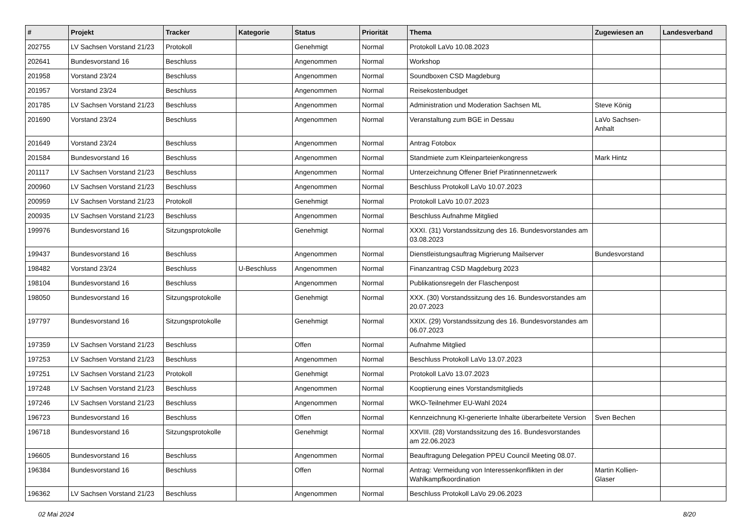| # | Projekt | Tracker | Kategorie | Status | Priorität | Thema | Zugewiesen an | Landesverband |
| --- | --- | --- | --- | --- | --- | --- | --- | --- |
| 202755 | LV Sachsen Vorstand 21/23 | Protokoll | | Genehmigt | Normal | Protokoll LaVo 10.08.2023 | | |
| 202641 | Bundesvorstand 16 | Beschluss | | Angenommen | Normal | Workshop | | |
| 201958 | Vorstand 23/24 | Beschluss | | Angenommen | Normal | Soundboxen CSD Magdeburg | | |
| 201957 | Vorstand 23/24 | Beschluss | | Angenommen | Normal | Reisekostenbudget | | |
| 201785 | LV Sachsen Vorstand 21/23 | Beschluss | | Angenommen | Normal | Administration und Moderation Sachsen ML | Steve König | |
| 201690 | Vorstand 23/24 | Beschluss | | Angenommen | Normal | Veranstaltung zum BGE in Dessau | LaVo Sachsen-Anhalt | |
| 201649 | Vorstand 23/24 | Beschluss | | Angenommen | Normal | Antrag Fotobox | | |
| 201584 | Bundesvorstand 16 | Beschluss | | Angenommen | Normal | Standmiete zum Kleinparteienkongress | Mark Hintz | |
| 201117 | LV Sachsen Vorstand 21/23 | Beschluss | | Angenommen | Normal | Unterzeichnung Offener Brief Piratinnennetzwerk | | |
| 200960 | LV Sachsen Vorstand 21/23 | Beschluss | | Angenommen | Normal | Beschluss Protokoll LaVo 10.07.2023 | | |
| 200959 | LV Sachsen Vorstand 21/23 | Protokoll | | Genehmigt | Normal | Protokoll LaVo 10.07.2023 | | |
| 200935 | LV Sachsen Vorstand 21/23 | Beschluss | | Angenommen | Normal | Beschluss Aufnahme Mitglied | | |
| 199976 | Bundesvorstand 16 | Sitzungsprotokolle | | Genehmigt | Normal | XXXI. (31) Vorstandssitzung des 16. Bundesvorstandes am 03.08.2023 | | |
| 199437 | Bundesvorstand 16 | Beschluss | | Angenommen | Normal | Dienstleistungsauftrag Migrierung Mailserver | Bundesvorstand | |
| 198482 | Vorstand 23/24 | Beschluss | U-Beschluss | Angenommen | Normal | Finanzantrag CSD Magdeburg 2023 | | |
| 198104 | Bundesvorstand 16 | Beschluss | | Angenommen | Normal | Publikationsregeln der Flaschenpost | | |
| 198050 | Bundesvorstand 16 | Sitzungsprotokolle | | Genehmigt | Normal | XXX. (30) Vorstandssitzung des 16. Bundesvorstandes am 20.07.2023 | | |
| 197797 | Bundesvorstand 16 | Sitzungsprotokolle | | Genehmigt | Normal | XXIX. (29) Vorstandssitzung des 16. Bundesvorstandes am 06.07.2023 | | |
| 197359 | LV Sachsen Vorstand 21/23 | Beschluss | | Offen | Normal | Aufnahme Mitglied | | |
| 197253 | LV Sachsen Vorstand 21/23 | Beschluss | | Angenommen | Normal | Beschluss Protokoll LaVo 13.07.2023 | | |
| 197251 | LV Sachsen Vorstand 21/23 | Protokoll | | Genehmigt | Normal | Protokoll LaVo 13.07.2023 | | |
| 197248 | LV Sachsen Vorstand 21/23 | Beschluss | | Angenommen | Normal | Kooptierung eines Vorstandsmitglieds | | |
| 197246 | LV Sachsen Vorstand 21/23 | Beschluss | | Angenommen | Normal | WKO-Teilnehmer EU-Wahl 2024 | | |
| 196723 | Bundesvorstand 16 | Beschluss | | Offen | Normal | Kennzeichnung KI-generierte Inhalte überarbeitete Version | Sven Bechen | |
| 196718 | Bundesvorstand 16 | Sitzungsprotokolle | | Genehmigt | Normal | XXVIII. (28) Vorstandssitzung des 16. Bundesvorstandes am 22.06.2023 | | |
| 196605 | Bundesvorstand 16 | Beschluss | | Angenommen | Normal | Beauftragung Delegation PPEU Council Meeting 08.07. | | |
| 196384 | Bundesvorstand 16 | Beschluss | | Offen | Normal | Antrag: Vermeidung von Interessenkonflikten in der Wahlkampfkoordination | Martin Kollien-Glaser | |
| 196362 | LV Sachsen Vorstand 21/23 | Beschluss | | Angenommen | Normal | Beschluss Protokoll LaVo 29.06.2023 | | |
02 Mai 2024 8/20